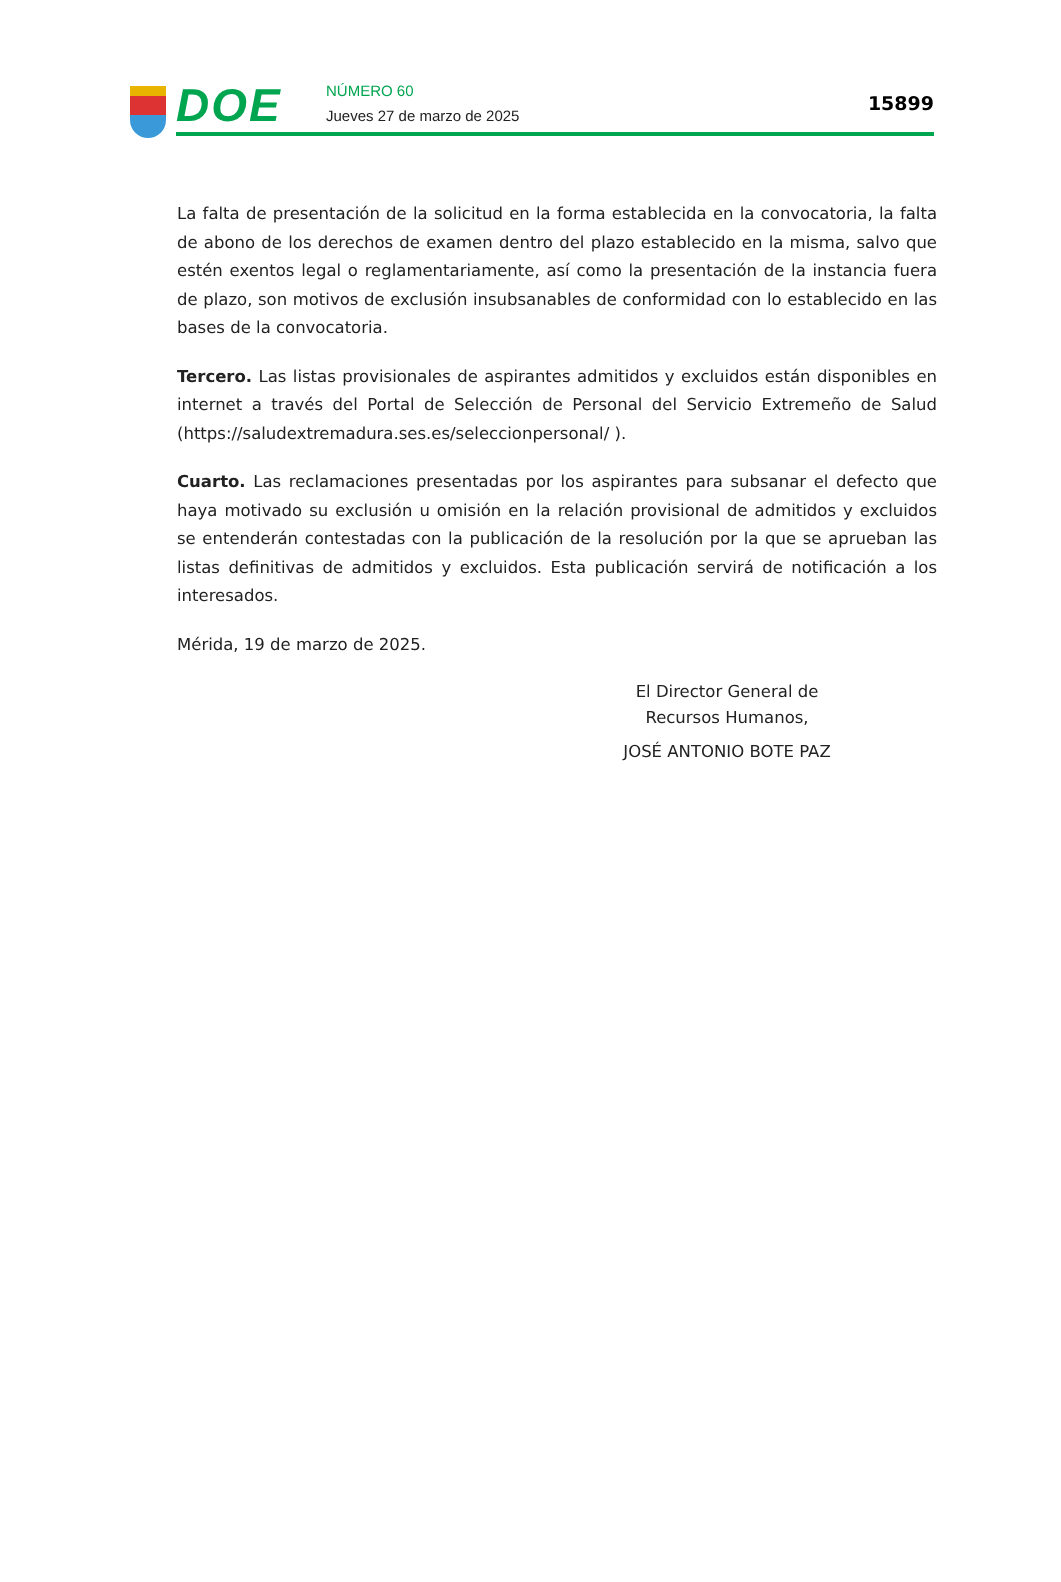DOE
NÚMERO 60
Jueves 27 de marzo de 2025
15899
La falta de presentación de la solicitud en la forma establecida en la convocatoria, la falta de abono de los derechos de examen dentro del plazo establecido en la misma, salvo que estén exentos legal o reglamentariamente, así como la presentación de la instancia fuera de plazo, son motivos de exclusión insubsanables de conformidad con lo establecido en las bases de la convocatoria.
Tercero. Las listas provisionales de aspirantes admitidos y excluidos están disponibles en internet a través del Portal de Selección de Personal del Servicio Extremeño de Salud (https://saludextremadura.ses.es/seleccionpersonal/ ).
Cuarto. Las reclamaciones presentadas por los aspirantes para subsanar el defecto que haya motivado su exclusión u omisión en la relación provisional de admitidos y excluidos se entenderán contestadas con la publicación de la resolución por la que se aprueban las listas definitivas de admitidos y excluidos. Esta publicación servirá de notificación a los interesados.
Mérida, 19 de marzo de 2025.
El Director General de Recursos Humanos,
JOSÉ ANTONIO BOTE PAZ